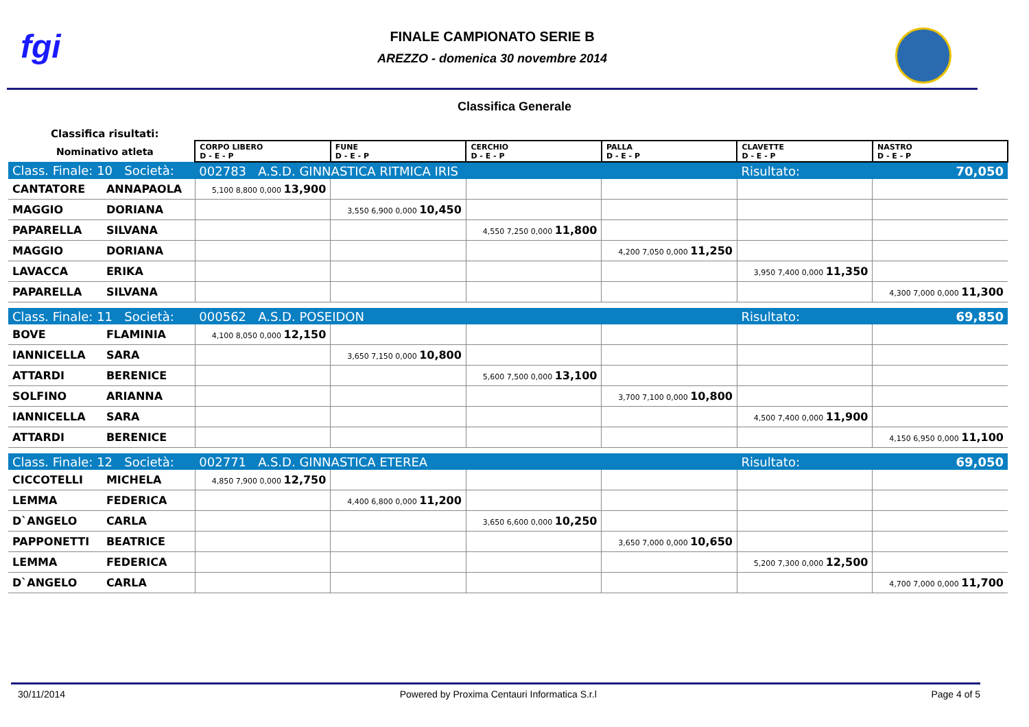fgi
FINALE CAMPIONATO SERIE B
AREZZO - domenica 30 novembre 2014
Classifica Generale
Classifica risultati:
| Nominativo atleta | | CORPO LIBERO D - E - P | FUNE D - E - P | CERCHIO D - E - P | PALLA D - E - P | CLAVETTE D - E - P | NASTRO D - E - P |
| Class. Finale: 10 Società: | | 002783 A.S.D. GINNASTICA RITMICA IRIS | | | | Risultato: | 70,050 |
| CANTATORE | ANNAPAOLA | 5,100 8,800 0,000 13,900 | | | | | |
| MAGGIO | DORIANA | | 3,550 6,900 0,000 10,450 | | | | |
| PAPARELLA | SILVANA | | | 4,550 7,250 0,000 11,800 | | | |
| MAGGIO | DORIANA | | | | 4,200 7,050 0,000 11,250 | | |
| LAVACCA | ERIKA | | | | | 3,950 7,400 0,000 11,350 | |
| PAPARELLA | SILVANA | | | | | | 4,300 7,000 0,000 11,300 |
| Class. Finale: 11 Società: | | 000562 A.S.D. POSEIDON | | | | Risultato: | 69,850 |
| BOVE | FLAMINIA | 4,100 8,050 0,000 12,150 | | | | | |
| IANNICELLA | SARA | | 3,650 7,150 0,000 10,800 | | | | |
| ATTARDI | BERENICE | | | 5,600 7,500 0,000 13,100 | | | |
| SOLFINO | ARIANNA | | | | 3,700 7,100 0,000 10,800 | | |
| IANNICELLA | SARA | | | | | 4,500 7,400 0,000 11,900 | |
| ATTARDI | BERENICE | | | | | | 4,150 6,950 0,000 11,100 |
| Class. Finale: 12 Società: | | 002771 A.S.D. GINNASTICA ETEREA | | | | Risultato: | 69,050 |
| CICCOTELLI | MICHELA | 4,850 7,900 0,000 12,750 | | | | | |
| LEMMA | FEDERICA | | 4,400 6,800 0,000 11,200 | | | | |
| D`ANGELO | CARLA | | | 3,650 6,600 0,000 10,250 | | | |
| PAPPONETTI | BEATRICE | | | | 3,650 7,000 0,000 10,650 | | |
| LEMMA | FEDERICA | | | | | 5,200 7,300 0,000 12,500 | |
| D`ANGELO | CARLA | | | | | | 4,700 7,000 0,000 11,700 |
30/11/2014 Powered by Proxima Centauri Informatica S.r.l Page 4 of 5